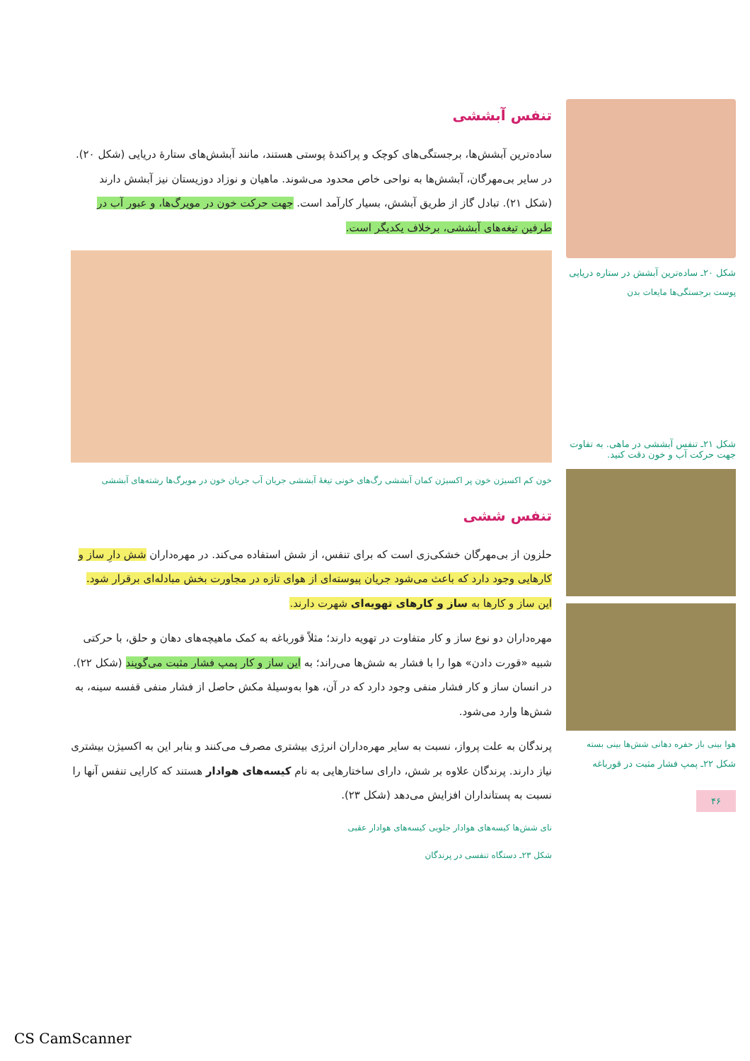شکل ۲۰ـ ساده‌ترین آبشش در ستاره دریایی
پوست برجستگی‌ها مایعات بدن
شکل ۲۱ـ تنفس آبششی در ماهی. به تفاوت جهت حرکت آب و خون دقت کنید.
هوا بینی باز حفره دهانی شش‌ها بینی بسته
شکل ۲۲ـ پمپ فشار مثبت در قورباغه
۴۶
تنفس آبششی
ساده‌ترین آبشش‌ها، برجستگی‌های کوچک و پراکندهٔ پوستی هستند، مانند آبشش‌های ستارهٔ دریایی (شکل ۲۰). در سایر بی‌مهرگان، آبشش‌ها به نواحی خاص محدود می‌شوند. ماهیان و نوزاد دوزیستان نیز آبشش دارند (شکل ۲۱). تبادل گاز از طریق آبشش، بسیار کارآمد است. جهت حرکت خون در مویرگ‌ها، و عبور آب در طرفین تیغه‌های آبششی، برخلاف یکدیگر است.
خون کم اکسیژن خون پر اکسیژن کمان آبششی رگ‌های خونی تیغهٔ آبششی جریان آب جریان خون در مویرگ‌ها رشته‌های آبششی
تنفس ششی
حلزون از بی‌مهرگان خشکی‌زی است که برای تنفس، از شش استفاده می‌کند. در مهره‌داران شش دارِ ساز و کارهایی وجود دارد که باعث می‌شود جریان پیوسته‌ای از هوای تازه در مجاورت بخش مبادله‌ای برقرار شود. این ساز و کارها به ساز و کارهای تهویه‌ای شهرت دارند.
مهره‌داران دو نوع ساز و کار متفاوت در تهویه دارند؛ مثلاً قورباغه به کمک ماهیچه‌های دهان و حلق، با حرکتی شبیه «قورت دادن» هوا را با فشار به شش‌ها می‌راند؛ به این ساز و کار پمپ فشار مثبت می‌گویند (شکل ۲۲). در انسان ساز و کار فشار منفی وجود دارد که در آن، هوا به‌وسیلهٔ مکش حاصل از فشار منفی قفسه سینه، به شش‌ها وارد می‌شود.
پرندگان به علت پرواز، نسبت به سایر مهره‌داران انرژی بیشتری مصرف می‌کنند و بنابر این به اکسیژن بیشتری نیاز دارند. پرندگان علاوه بر شش، دارای ساختارهایی به نام کیسه‌های هوادار هستند که کارایی تنفس آنها را نسبت به پستانداران افزایش می‌دهد (شکل ۲۳).
نای شش‌ها کیسه‌های هوادار جلویی کیسه‌های هوادار عقبی
شکل ۲۳ـ دستگاه تنفسی در پرندگان
CS CamScanner